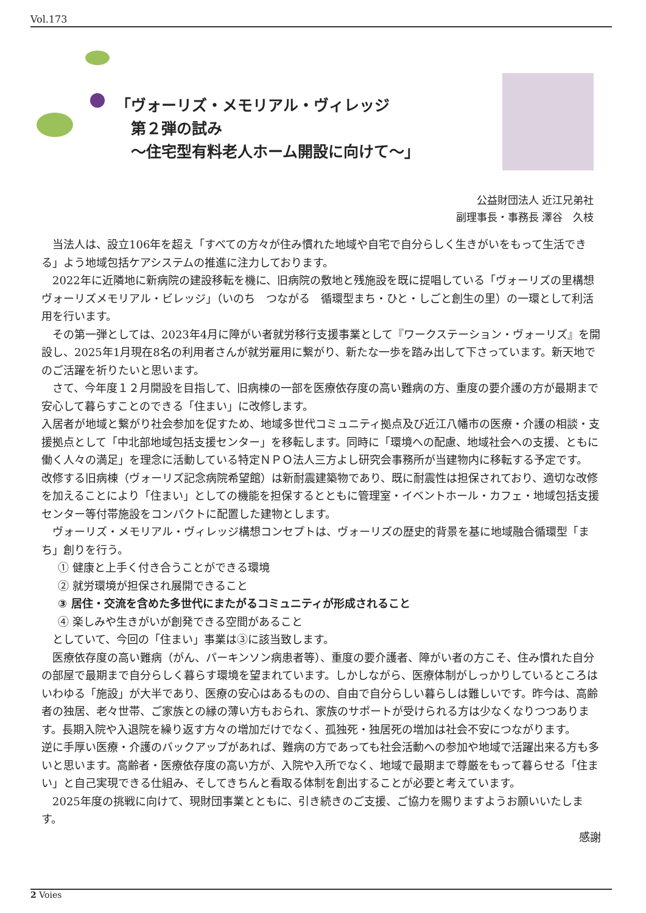Vol.173
「ヴォーリズ・メモリアル・ヴィレッジ
　第２弾の試み
　〜住宅型有料老人ホーム開設に向けて〜」
公益財団法人 近江兄弟社
副理事長・事務長 澤谷　久枝
当法人は、設立106年を超え「すべての方々が住み慣れた地域や自宅で自分らしく生きがいをもって生活できる」よう地域包括ケアシステムの推進に注力しております。
2022年に近隣地に新病院の建設移転を機に、旧病院の敷地と残施設を既に提唱している「ヴォーリズの里構想　ヴォーリズメモリアル・ビレッジ」（いのち　つながる　循環型まち・ひと・しごと創生の里）の一環として利活用を行います。
その第一弾としては、2023年4月に障がい者就労移行支援事業として『ワークステーション・ヴォーリズ』を開設し、2025年1月現在8名の利用者さんが就労雇用に繋がり、新たな一歩を踏み出して下さっています。新天地でのご活躍を祈りたいと思います。
さて、今年度１２月開設を目指して、旧病棟の一部を医療依存度の高い難病の方、重度の要介護の方が最期まで安心して暮らすことのできる「住まい」に改修します。
入居者が地域と繋がり社会参加を促すため、地域多世代コミュニティ拠点及び近江八幡市の医療・介護の相談・支援拠点として「中北部地域包括支援センター」を移転します。同時に「環境への配慮、地域社会への支援、ともに働く人々の満足」を理念に活動している特定ＮＰＯ法人三方よし研究会事務所が当建物内に移転する予定です。
改修する旧病棟（ヴォーリズ記念病院希望館）は新耐震建築物であり、既に耐震性は担保されており、適切な改修を加えることにより「住まい」としての機能を担保するとともに管理室・イベントホール・カフェ・地域包括支援センター等付帯施設をコンパクトに配置した建物とします。
ヴォーリズ・メモリアル・ヴィレッジ構想コンセプトは、ヴォーリズの歴史的背景を基に地域融合循環型「まち」創りを行う。
① 健康と上手く付き合うことができる環境
② 就労環境が担保され展開できること
③ 居住・交流を含めた多世代にまたがるコミュニティが形成されること
④ 楽しみや生きがいが創発できる空間があること
としていて、今回の「住まい」事業は③に該当致します。
医療依存度の高い難病（がん、パーキンソン病患者等）、重度の要介護者、障がい者の方こそ、住み慣れた自分の部屋で最期まで自分らしく暮らす環境を望まれています。しかしながら、医療体制がしっかりしているところはいわゆる「施設」が大半であり、医療の安心はあるものの、自由で自分らしい暮らしは難しいです。昨今は、高齢者の独居、老々世帯、ご家族との縁の薄い方もおられ、家族のサポートが受けられる方は少なくなりつつあります。長期入院や入退院を繰り返す方々の増加だけでなく、孤独死・独居死の増加は社会不安につながります。
逆に手厚い医療・介護のバックアップがあれば、難病の方であっても社会活動への参加や地域で活躍出来る方も多いと思います。高齢者・医療依存度の高い方が、入院や入所でなく、地域で最期まで尊厳をもって暮らせる「住まい」と自己実現できる仕組み、そしてきちんと看取る体制を創出することが必要と考えています。
2025年度の挑戦に向けて、現財団事業とともに、引き続きのご支援、ご協力を賜りますようお願いいたします。
感謝
2 Voies